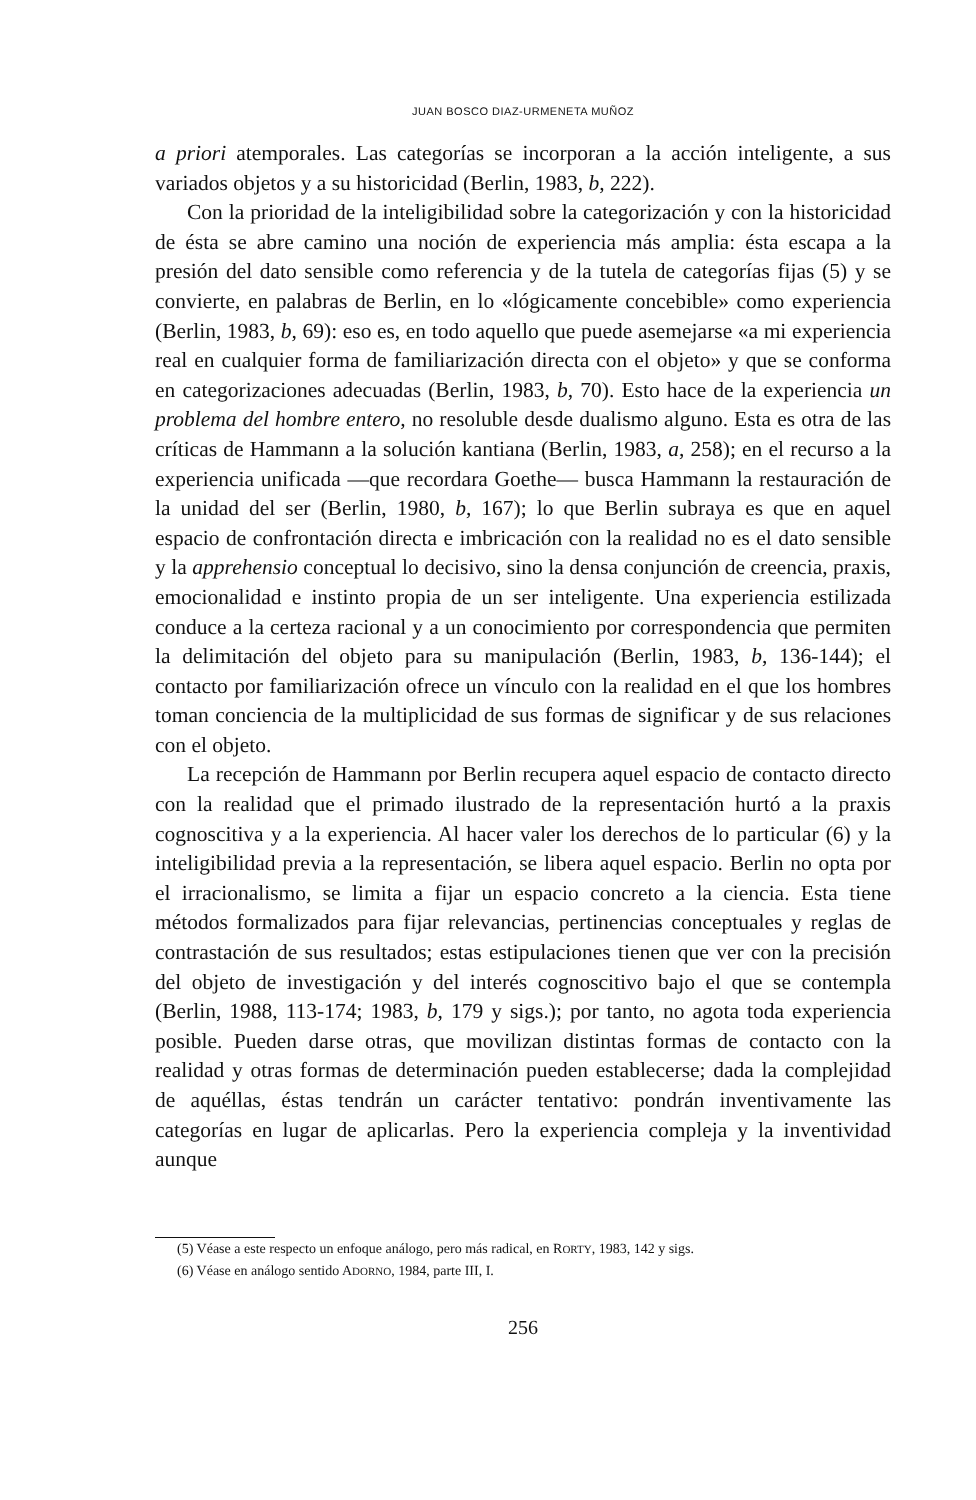JUAN BOSCO DIAZ-URMENETA MUÑOZ
a priori atemporales. Las categorías se incorporan a la acción inteligente, a sus variados objetos y a su historicidad (Berlin, 1983, b, 222).
Con la prioridad de la inteligibilidad sobre la categorización y con la historicidad de ésta se abre camino una noción de experiencia más amplia: ésta escapa a la presión del dato sensible como referencia y de la tutela de categorías fijas (5) y se convierte, en palabras de Berlin, en lo «lógicamente concebible» como experiencia (Berlin, 1983, b, 69): eso es, en todo aquello que puede asemejarse «a mi experiencia real en cualquier forma de familiarización directa con el objeto» y que se conforma en categorizaciones adecuadas (Berlin, 1983, b, 70). Esto hace de la experiencia un problema del hombre entero, no resoluble desde dualismo alguno. Esta es otra de las críticas de Hammann a la solución kantiana (Berlin, 1983, a, 258); en el recurso a la experiencia unificada —que recordara Goethe— busca Hammann la restauración de la unidad del ser (Berlin, 1980, b, 167); lo que Berlin subraya es que en aquel espacio de confrontación directa e imbricación con la realidad no es el dato sensible y la apprehensio conceptual lo decisivo, sino la densa conjunción de creencia, praxis, emocionalidad e instinto propia de un ser inteligente. Una experiencia estilizada conduce a la certeza racional y a un conocimiento por correspondencia que permiten la delimitación del objeto para su manipulación (Berlin, 1983, b, 136-144); el contacto por familiarización ofrece un vínculo con la realidad en el que los hombres toman conciencia de la multiplicidad de sus formas de significar y de sus relaciones con el objeto.
La recepción de Hammann por Berlin recupera aquel espacio de contacto directo con la realidad que el primado ilustrado de la representación hurtó a la praxis cognoscitiva y a la experiencia. Al hacer valer los derechos de lo particular (6) y la inteligibilidad previa a la representación, se libera aquel espacio. Berlin no opta por el irracionalismo, se limita a fijar un espacio concreto a la ciencia. Esta tiene métodos formalizados para fijar relevancias, pertinencias conceptuales y reglas de contrastación de sus resultados; estas estipulaciones tienen que ver con la precisión del objeto de investigación y del interés cognoscitivo bajo el que se contempla (Berlin, 1988, 113-174; 1983, b, 179 y sigs.); por tanto, no agota toda experiencia posible. Pueden darse otras, que movilizan distintas formas de contacto con la realidad y otras formas de determinación pueden establecerse; dada la complejidad de aquéllas, éstas tendrán un carácter tentativo: pondrán inventivamente las categorías en lugar de aplicarlas. Pero la experiencia compleja y la inventividad aunque
(5) Véase a este respecto un enfoque análogo, pero más radical, en RORTY, 1983, 142 y sigs.
(6) Véase en análogo sentido ADORNO, 1984, parte III, I.
256